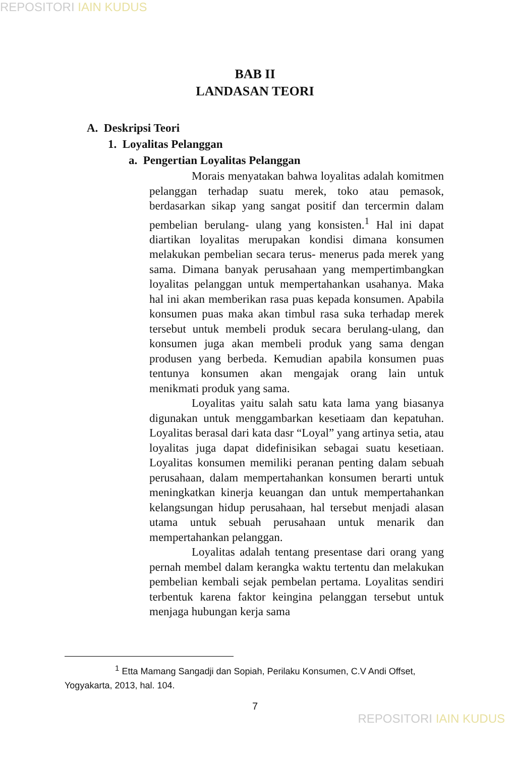REPOSITORI IAIN KUDUS
BAB II
LANDASAN TEORI
A. Deskripsi Teori
1. Loyalitas Pelanggan
a. Pengertian Loyalitas Pelanggan
Morais menyatakan bahwa loyalitas adalah komitmen pelanggan terhadap suatu merek, toko atau pemasok, berdasarkan sikap yang sangat positif dan tercermin dalam pembelian berulang- ulang yang konsisten.<sup>1</sup> Hal ini dapat diartikan loyalitas merupakan kondisi dimana konsumen melakukan pembelian secara terus- menerus pada merek yang sama. Dimana banyak perusahaan yang mempertimbangkan loyalitas pelanggan untuk mempertahankan usahanya. Maka hal ini akan memberikan rasa puas kepada konsumen. Apabila konsumen puas maka akan timbul rasa suka terhadap merek tersebut untuk membeli produk secara berulang-ulang, dan konsumen juga akan membeli produk yang sama dengan produsen yang berbeda. Kemudian apabila konsumen puas tentunya konsumen akan mengajak orang lain untuk menikmati produk yang sama.
Loyalitas yaitu salah satu kata lama yang biasanya digunakan untuk menggambarkan kesetiaam dan kepatuhan. Loyalitas berasal dari kata dasr “Loyal” yang artinya setia, atau loyalitas juga dapat didefinisikan sebagai suatu kesetiaan. Loyalitas konsumen memiliki peranan penting dalam sebuah perusahaan, dalam mempertahankan konsumen berarti untuk meningkatkan kinerja keuangan dan untuk mempertahankan kelangsungan hidup perusahaan, hal tersebut menjadi alasan utama untuk sebuah perusahaan untuk menarik dan mempertahankan pelanggan.
Loyalitas adalah tentang presentase dari orang yang pernah membel dalam kerangka waktu tertentu dan melakukan pembelian kembali sejak pembelan pertama. Loyalitas sendiri terbentuk karena faktor keingina pelanggan tersebut untuk menjaga hubungan kerja sama
<sup>1</sup> Etta Mamang Sangadji dan Sopiah, Perilaku Konsumen, C.V Andi Offset, Yogyakarta, 2013, hal. 104.
7
REPOSITORI IAIN KUDUS